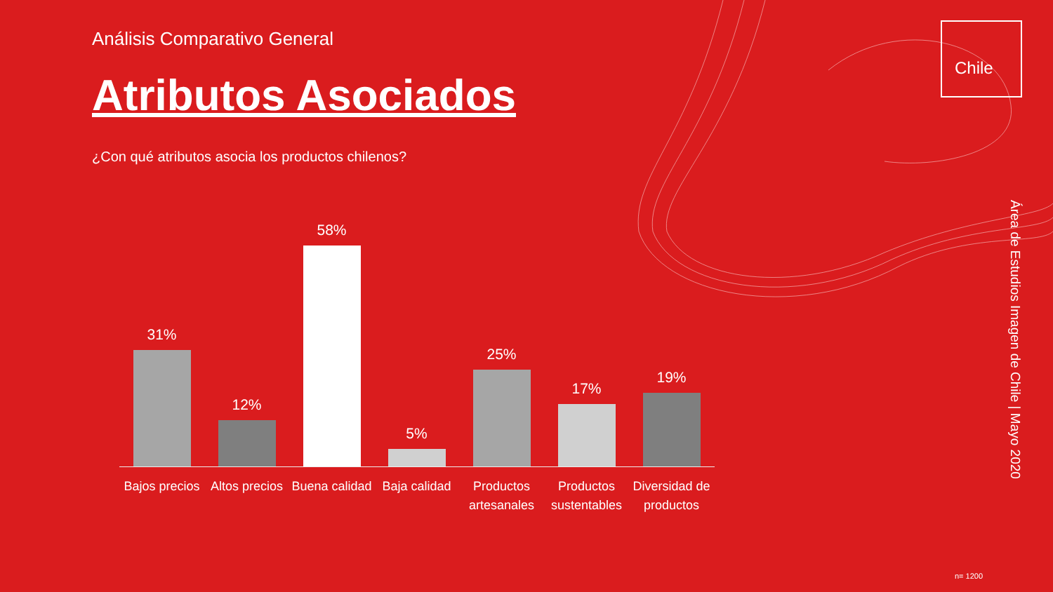Análisis Comparativo General
Atributos Asociados
¿Con qué atributos asocia los productos chilenos?
31%
12%
58%
5%
25%
17%
19%
Bajos precios
Altos precios
Buena calidad
Baja calidad
Productos artesanales
Productos sustentables
Diversidad de productos
Chile
Área de Estudios Imagen de Chile | Mayo 2020
n= 1200